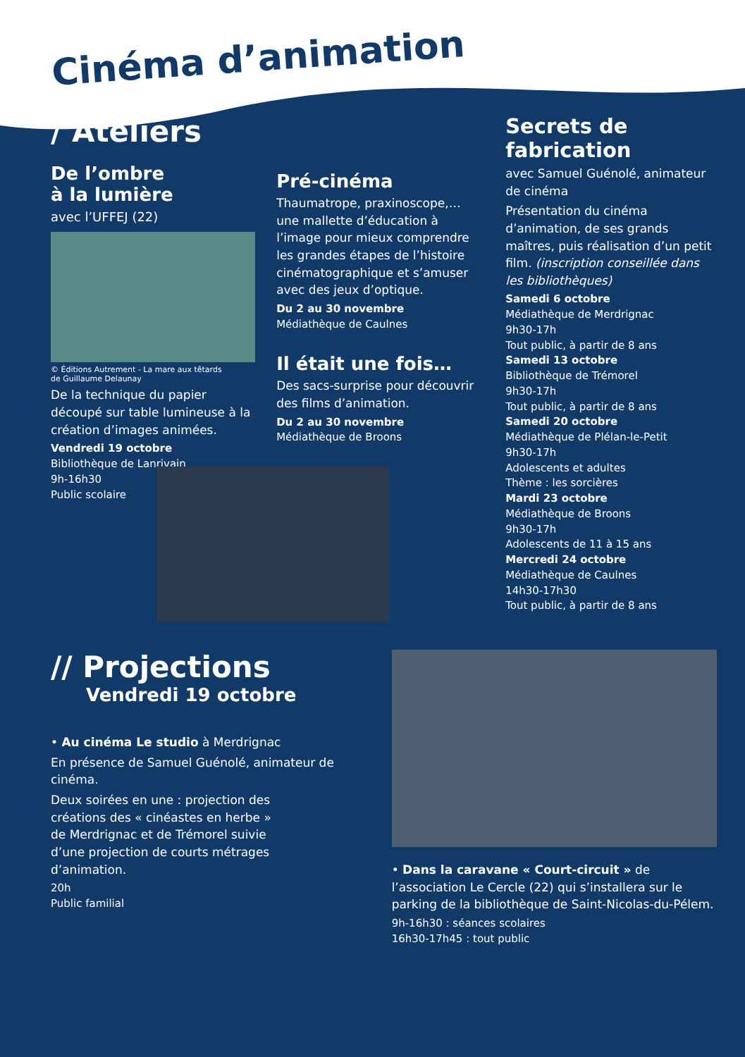Cinéma d’animation
/ Ateliers
De l’ombre
à la lumière
avec l’UFFEJ (22)
© Éditions Autrement - La mare aux têtards
de Guillaume Delaunay
De la technique du papier découpé sur table lumineuse à la création d’images animées.
Vendredi 19 octobre
Bibliothèque de Lanrivain
9h-16h30
Public scolaire
Pré-cinéma
Thaumatrope, praxinoscope,… une mallette d’éducation à l’image pour mieux comprendre les grandes étapes de l’histoire cinématographique et s’amuser avec des jeux d’optique.
Du 2 au 30 novembre
Médiathèque de Caulnes
Il était une fois…
Des sacs-surprise pour découvrir des films d’animation.
Du 2 au 30 novembre
Médiathèque de Broons
Secrets de fabrication
avec Samuel Guénolé, animateur de cinéma
Présentation du cinéma d’animation, de ses grands maîtres, puis réalisation d’un petit film. (inscription conseillée dans les bibliothèques)
Samedi 6 octobre
Médiathèque de Merdrignac
9h30-17h
Tout public, à partir de 8 ans
Samedi 13 octobre
Bibliothèque de Trémorel
9h30-17h
Tout public, à partir de 8 ans
Samedi 20 octobre
Médiathèque de Plélan-le-Petit
9h30-17h
Adolescents et adultes
Thème : les sorcières
Mardi 23 octobre
Médiathèque de Broons
9h30-17h
Adolescents de 11 à 15 ans
Mercredi 24 octobre
Médiathèque de Caulnes
14h30-17h30
Tout public, à partir de 8 ans
// Projections
Vendredi 19 octobre
• Au cinéma Le studio à Merdrignac
En présence de Samuel Guénolé, animateur de cinéma.
Deux soirées en une : projection des créations des « cinéastes en herbe » de Merdrignac et de Trémorel suivie d’une projection de courts métrages d’animation.
20h
Public familial
• Dans la caravane « Court-circuit » de l’association Le Cercle (22) qui s’installera sur le parking de la bibliothèque de Saint-Nicolas-du-Pélem.
9h-16h30 : séances scolaires
16h30-17h45 : tout public